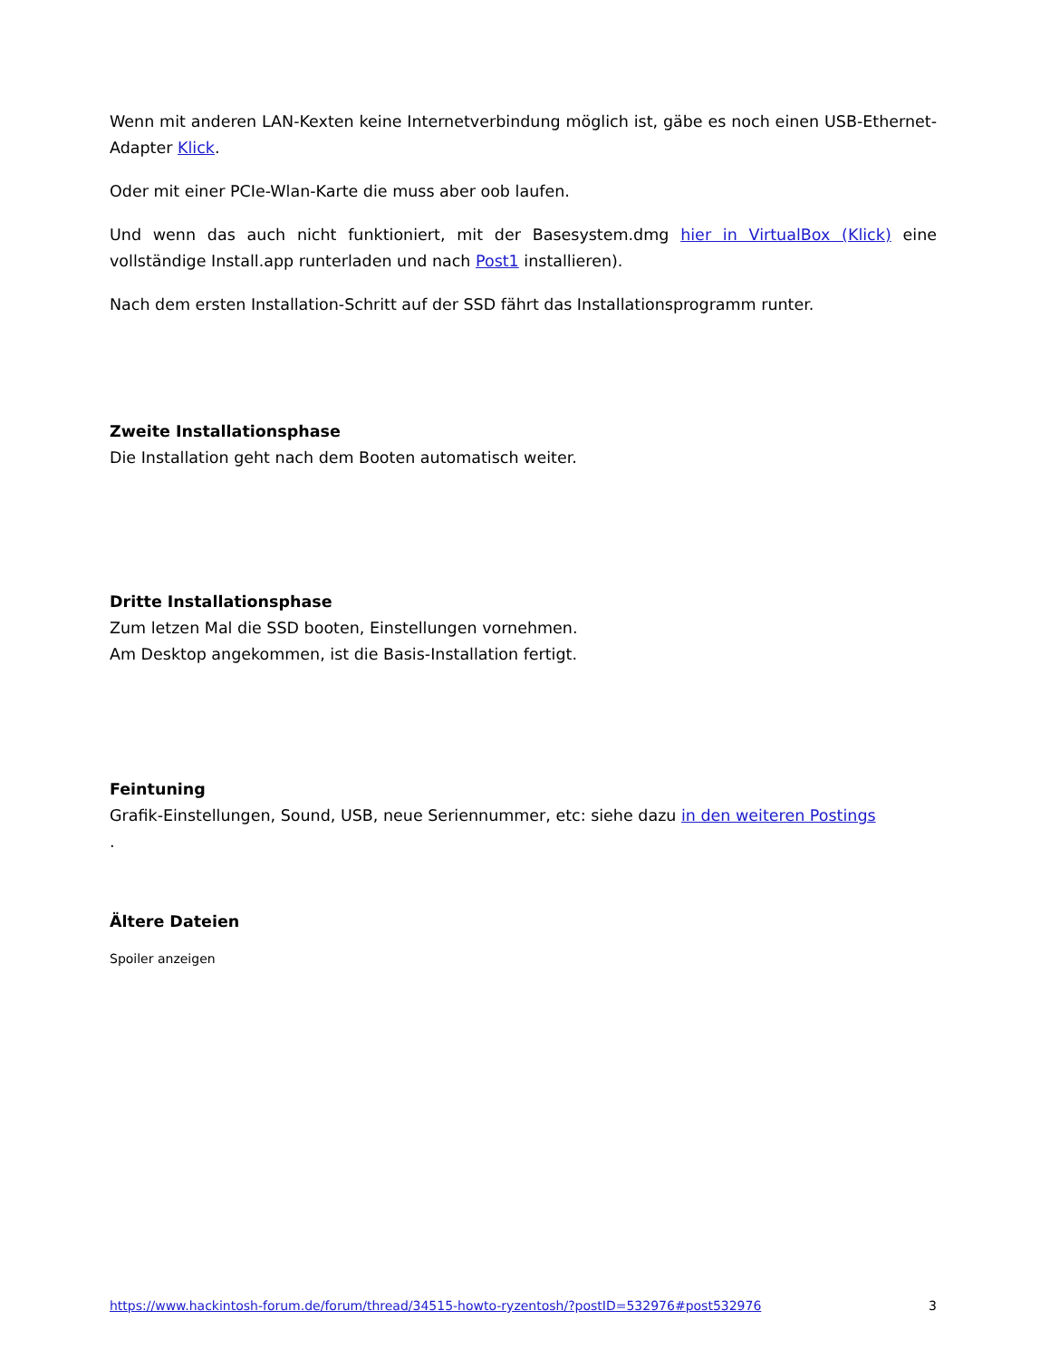Wenn mit anderen LAN-Kexten keine Internetverbindung möglich ist, gäbe es noch einen USB-Ethernet-Adapter Klick.
Oder mit einer PCIe-Wlan-Karte die muss aber oob laufen.
Und wenn das auch nicht funktioniert, mit der Basesystem.dmg hier in VirtualBox (Klick) eine vollständige Install.app runterladen und nach Post1 installieren).
Nach dem ersten Installation-Schritt auf der SSD fährt das Installationsprogramm runter.
Zweite Installationsphase
Die Installation geht nach dem Booten automatisch weiter.
Dritte Installationsphase
Zum letzen Mal die SSD booten, Einstellungen vornehmen.
Am Desktop angekommen, ist die Basis-Installation fertigt.
Feintuning
Grafik-Einstellungen, Sound, USB, neue Seriennummer, etc: siehe dazu in den weiteren Postings
.
Ältere Dateien
Spoiler anzeigen
https://www.hackintosh-forum.de/forum/thread/34515-howto-ryzentosh/?postID=532976#post532976 3